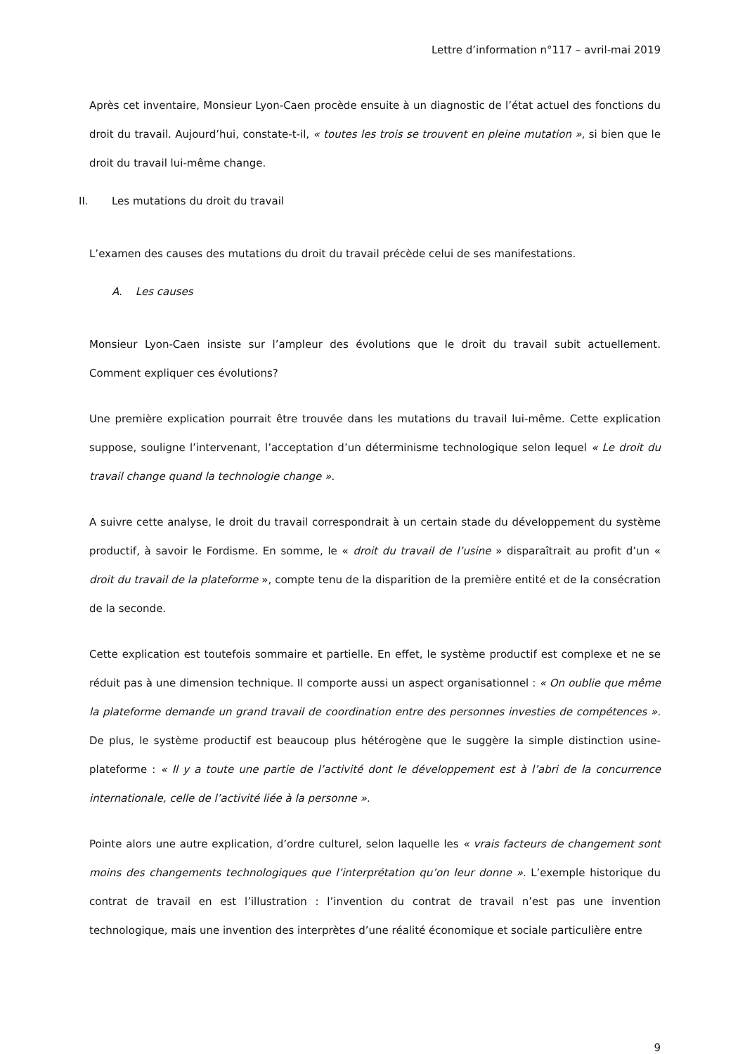Lettre d’information n°117 – avril-mai 2019
Après cet inventaire, Monsieur Lyon-Caen procède ensuite à un diagnostic de l’état actuel des fonctions du droit du travail. Aujourd’hui, constate-t-il, « toutes les trois se trouvent en pleine mutation », si bien que le droit du travail lui-même change.
II. Les mutations du droit du travail
L’examen des causes des mutations du droit du travail précède celui de ses manifestations.
A. Les causes
Monsieur Lyon-Caen insiste sur l’ampleur des évolutions que le droit du travail subit actuellement. Comment expliquer ces évolutions?
Une première explication pourrait être trouvée dans les mutations du travail lui-même. Cette explication suppose, souligne l’intervenant, l’acceptation d’un déterminisme technologique selon lequel « Le droit du travail change quand la technologie change ».
A suivre cette analyse, le droit du travail correspondrait à un certain stade du développement du système productif, à savoir le Fordisme. En somme, le « droit du travail de l’usine » disparaîtrait au profit d’un « droit du travail de la plateforme », compte tenu de la disparition de la première entité et de la consécration de la seconde.
Cette explication est toutefois sommaire et partielle. En effet, le système productif est complexe et ne se réduit pas à une dimension technique. Il comporte aussi un aspect organisationnel : « On oublie que même la plateforme demande un grand travail de coordination entre des personnes investies de compétences ». De plus, le système productif est beaucoup plus hétérogène que le suggère la simple distinction usine-plateforme : « Il y a toute une partie de l’activité dont le développement est à l’abri de la concurrence internationale, celle de l’activité liée à la personne ».
Pointe alors une autre explication, d’ordre culturel, selon laquelle les « vrais facteurs de changement sont moins des changements technologiques que l’interprétation qu’on leur donne ». L’exemple historique du contrat de travail en est l’illustration : l’invention du contrat de travail n’est pas une invention technologique, mais une invention des interprètes d’une réalité économique et sociale particulière entre
9